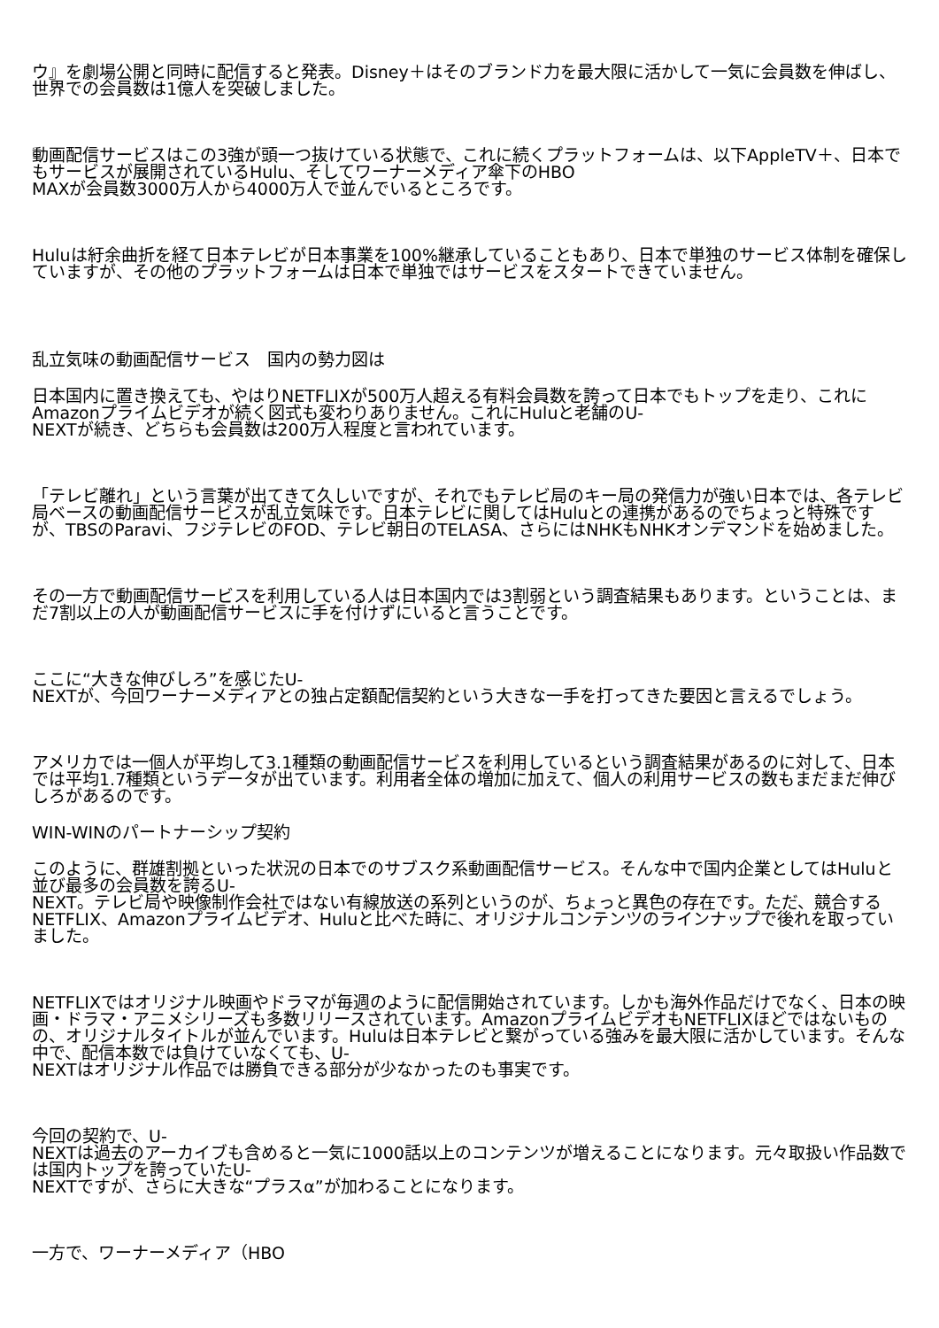ウ』を劇場公開と同時に配信すると発表。Disney＋はそのブランド力を最大限に活かして一気に会員数を伸ばし、世界での会員数は1億人を突破しました。
動画配信サービスはこの3強が頭一つ抜けている状態で、これに続くプラットフォームは、以下AppleTV＋、日本でもサービスが展開されているHulu、そしてワーナーメディア傘下のHBO
MAXが会員数3000万人から4000万人で並んでいるところです。
Huluは紆余曲折を経て日本テレビが日本事業を100%継承していることもあり、日本で単独のサービス体制を確保していますが、その他のプラットフォームは日本で単独ではサービスをスタートできていません。
乱立気味の動画配信サービス　国内の勢力図は
日本国内に置き換えても、やはりNETFLIXが500万人超える有料会員数を誇って日本でもトップを走り、これにAmazonプライムビデオが続く図式も変わりありません。これにHuluと老舗のU-
NEXTが続き、どちらも会員数は200万人程度と言われています。
「テレビ離れ」という言葉が出てきて久しいですが、それでもテレビ局のキー局の発信力が強い日本では、各テレビ局ベースの動画配信サービスが乱立気味です。日本テレビに関してはHuluとの連携があるのでちょっと特殊ですが、TBSのParavi、フジテレビのFOD、テレビ朝日のTELASA、さらにはNHKもNHKオンデマンドを始めました。
その一方で動画配信サービスを利用している人は日本国内では3割弱という調査結果もあります。ということは、まだ7割以上の人が動画配信サービスに手を付けずにいると言うことです。
ここに“大きな伸びしろ”を感じたU-
NEXTが、今回ワーナーメディアとの独占定額配信契約という大きな一手を打ってきた要因と言えるでしょう。
アメリカでは一個人が平均して3.1種類の動画配信サービスを利用しているという調査結果があるのに対して、日本では平均1.7種類というデータが出ています。利用者全体の増加に加えて、個人の利用サービスの数もまだまだ伸びしろがあるのです。
WIN-WINのパートナーシップ契約
このように、群雄割拠といった状況の日本でのサブスク系動画配信サービス。そんな中で国内企業としてはHuluと並び最多の会員数を誇るU-
NEXT。テレビ局や映像制作会社ではない有線放送の系列というのが、ちょっと異色の存在です。ただ、競合するNETFLIX、Amazonプライムビデオ、Huluと比べた時に、オリジナルコンテンツのラインナップで後れを取っていました。
NETFLIXではオリジナル映画やドラマが毎週のように配信開始されています。しかも海外作品だけでなく、日本の映画・ドラマ・アニメシリーズも多数リリースされています。AmazonプライムビデオもNETFLIXほどではないものの、オリジナルタイトルが並んでいます。Huluは日本テレビと繋がっている強みを最大限に活かしています。そんな中で、配信本数では負けていなくても、U-
NEXTはオリジナル作品では勝負できる部分が少なかったのも事実です。
今回の契約で、U-
NEXTは過去のアーカイブも含めると一気に1000話以上のコンテンツが増えることになります。元々取扱い作品数では国内トップを誇っていたU-
NEXTですが、さらに大きな“プラスα”が加わることになります。
一方で、ワーナーメディア（HBO